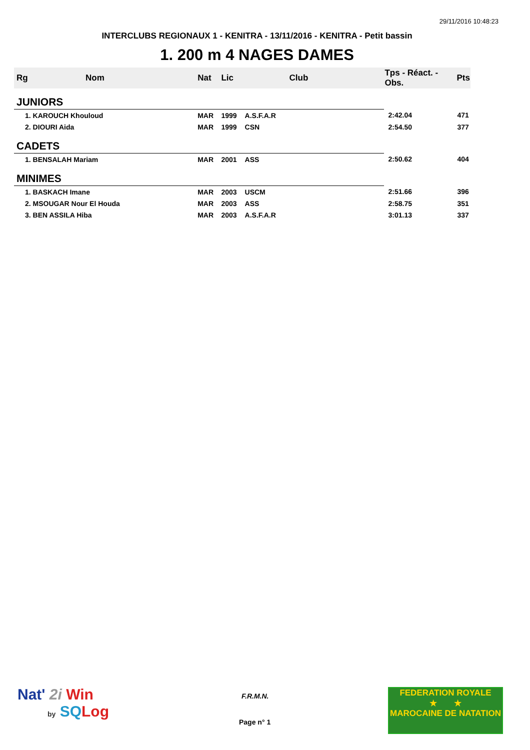29/11/2016 10:48:23
INTERCLUBS REGIONAUX 1 - KENITRA - 13/11/2016 - KENITRA - Petit bassin
1. 200 m 4 NAGES DAMES
| Rg | Nom | Nat | Lic | Club | Tps - Réact. - Obs. | Pts |
| --- | --- | --- | --- | --- | --- | --- |
| JUNIORS | | | | | | |
| 1. KAROUCH Khouloud | | MAR | 1999 | A.S.F.A.R | 2:42.04 | 471 |
| 2. DIOURI Aida | | MAR | 1999 | CSN | 2:54.50 | 377 |
| CADETS | | | | | | |
| 1. BENSALAH Mariam | | MAR | 2001 | ASS | 2:50.62 | 404 |
| MINIMES | | | | | | |
| 1. BASKACH Imane | | MAR | 2003 | USCM | 2:51.66 | 396 |
| 2. MSOUGAR Nour El Houda | | MAR | 2003 | ASS | 2:58.75 | 351 |
| 3. BEN ASSILA Hiba | | MAR | 2003 | A.S.F.A.R | 3:01.13 | 337 |
Nat' 2i Win
by SQ Log
F.R.M.N.
Page n° 1
FEDERATION ROYALE
★ ★
MAROCAINE DE NATATION